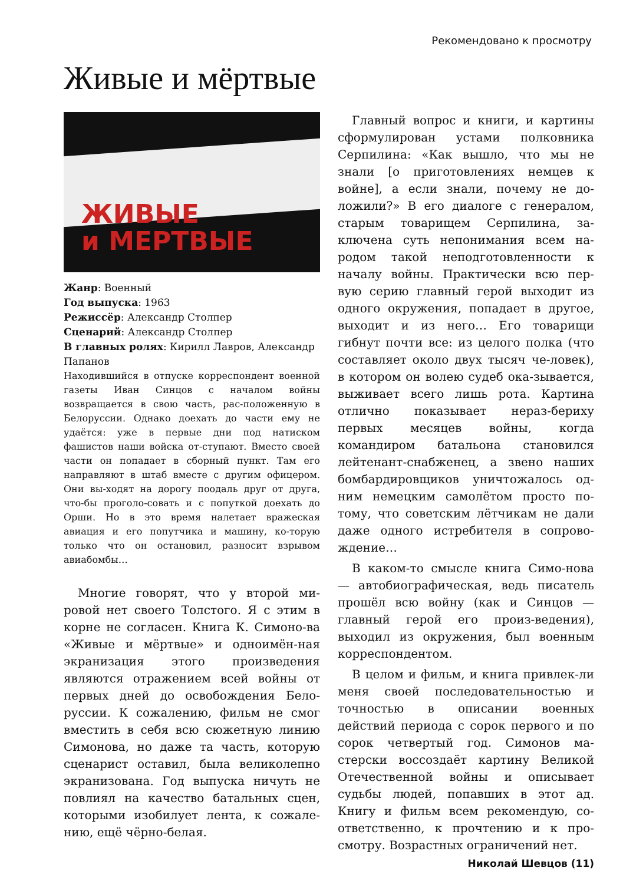Рекомендовано к просмотру
Живые и мёртвые
ЖИВЫЕ
и МЕРТВЫЕ
Жанр: Военный
Год выпуска: 1963
Режиссёр: Александр Столпер
Сценарий: Александр Столпер
В главных ролях: Кирилл Лавров, Александр Папанов
Находившийся в отпуске корреспондент военной газеты Иван Синцов с началом войны возвращается в свою часть, рас-положенную в Белоруссии. Однако доехать до части ему не удаётся: уже в первые дни под натиском фашистов наши войска от-ступают. Вместо своей части он попадает в сборный пункт. Там его направляют в штаб вместе с другим офицером. Они вы-ходят на дорогу поодаль друг от друга, что-бы проголо-совать и с попуткой доехать до Орши. Но в это время налетает вражеская авиация и его попутчика и машину, ко-торую только что он остановил, разносит взрывом авиабомбы…
Многие говорят, что у второй ми-ровой нет своего Толстого. Я с этим в корне не согласен. Книга К. Симоно-ва «Живые и мёртвые» и одноимён-ная экранизация этого произведения являются отражением всей войны от первых дней до освобождения Бело-руссии. К сожалению, фильм не смог вместить в себя всю сюжетную линию Симонова, но даже та часть, которую сценарист оставил, была великолепно экранизована. Год выпуска ничуть не повлиял на качество батальных сцен, которыми изобилует лента, к сожале-нию, ещё чёрно-белая.
Главный вопрос и книги, и картины сформулирован устами полковника Серпилина: «Как вышло, что мы не знали [о приготовлениях немцев к войне], а если знали, почему не до-ложили?» В его диалоге с генералом, старым товарищем Серпилина, за-ключена суть непонимания всем на-родом такой неподготовленности к началу войны. Практически всю пер-вую серию главный герой выходит из одного окружения, попадает в другое, выходит и из него… Его товарищи гибнут почти все: из целого полка (что составляет около двух тысяч че-ловек), в котором он волею судеб ока-зывается, выживает всего лишь рота. Картина отлично показывает нераз-бериху первых месяцев войны, когда командиром батальона становился лейтенант-снабженец, а звено наших бомбардировщиков уничтожалось од-ним немецким самолётом просто по-тому, что советским лётчикам не дали даже одного истребителя в сопрово-ждение…
В каком-то смысле книга Симо-нова — автобиографическая, ведь писатель прошёл всю войну (как и Синцов — главный герой его произ-ведения), выходил из окружения, был военным корреспондентом.
В целом и фильм, и книга привлек-ли меня своей последовательностью и точностью в описании военных действий периода с сорок первого и по сорок четвертый год. Симонов ма-стерски воссоздаёт картину Великой Отечественной войны и описывает судьбы людей, попавших в этот ад. Книгу и фильм всем рекомендую, со-ответственно, к прочтению и к про-смотру. Возрастных ограничений нет.
Николай Шевцов (11)